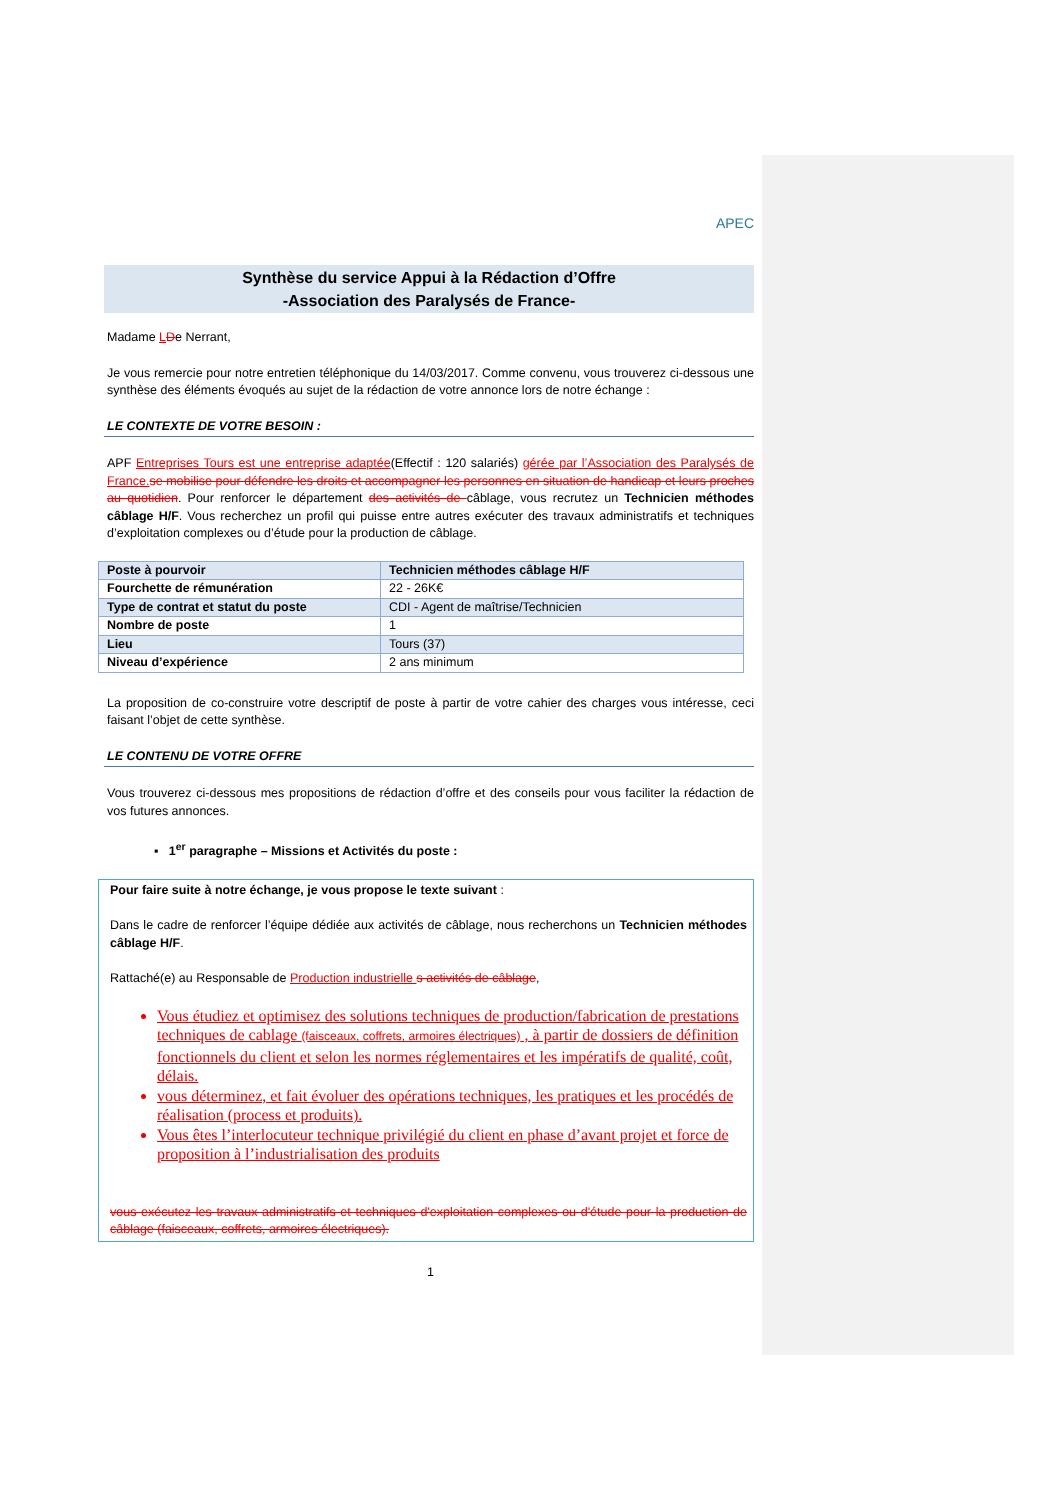APEC
Synthèse du service Appui à la Rédaction d’Offre
-Association des Paralysés de France-
Madame LDe Nerrant,
Je vous remercie pour notre entretien téléphonique du 14/03/2017. Comme convenu, vous trouverez ci-dessous une synthèse des éléments évoqués au sujet de la rédaction de votre annonce lors de notre échange :
LE CONTEXTE DE VOTRE BESOIN :
APF Entreprises Tours est une entreprise adaptée(Effectif : 120 salariés) gérée par l’Association des Paralysés de France. se mobilise pour défendre les droits et accompagner les personnes en situation de handicap et leurs proches au quotidien. Pour renforcer le département des activités de câblage, vous recrutez un Technicien méthodes câblage H/F. Vous recherchez un profil qui puisse entre autres exécuter des travaux administratifs et techniques d’exploitation complexes ou d’étude pour la production de câblage.
| Poste à pourvoir | Technicien méthodes câblage H/F |
| Fourchette de rémunération | 22 - 26K€ |
| Type de contrat et statut du poste | CDI - Agent de maîtrise/Technicien |
| Nombre de poste | 1 |
| Lieu | Tours (37) |
| Niveau d’expérience | 2 ans minimum |
La proposition de co-construire votre descriptif de poste à partir de votre cahier des charges vous intéresse, ceci faisant l’objet de cette synthèse.
LE CONTENU DE VOTRE OFFRE
Vous trouverez ci-dessous mes propositions de rédaction d’offre et des conseils pour vous faciliter la rédaction de vos futures annonces.
▪ 1<sup>er</sup> paragraphe – Missions et Activités du poste :
Pour faire suite à notre échange, je vous propose le texte suivant :
Dans le cadre de renforcer l’équipe dédiée aux activités de câblage, nous recherchons un Technicien méthodes câblage H/F.
Rattaché(e) au Responsable de Production industrielle s activités de câblage,
Vous étudiez et optimisez des solutions techniques de production/fabrication de prestations techniques de cablage (faisceaux, coffrets, armoires électriques) , à partir de dossiers de définition fonctionnels du client et selon les normes réglementaires et les impératifs de qualité, coût, délais.
vous déterminez, et fait évoluer des opérations techniques, les pratiques et les procédés de réalisation (process et produits).
Vous êtes l’interlocuteur technique privilégié du client en phase d’avant projet et force de proposition à l’industrialisation des produits
vous exécutez les travaux administratifs et techniques d'exploitation complexes ou d'étude pour la production de câblage (faisceaux, coffrets, armoires électriques).
1